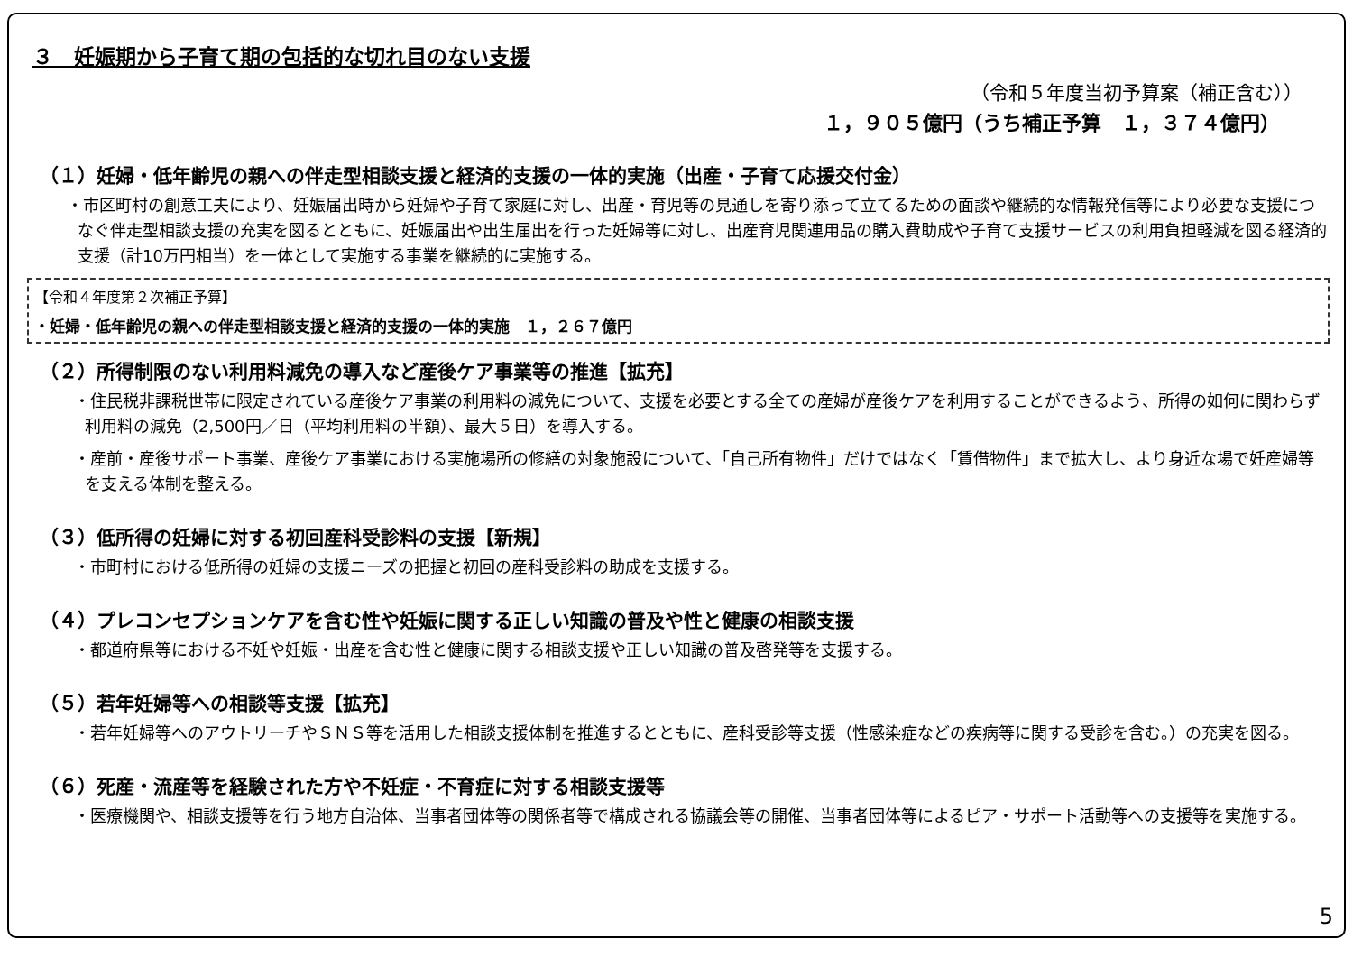３　妊娠期から子育て期の包括的な切れ目のない支援
（令和５年度当初予算案（補正含む））
１，９０５億円（うち補正予算　１，３７４億円）
（１）妊婦・低年齢児の親への伴走型相談支援と経済的支援の一体的実施（出産・子育て応援交付金）
・市区町村の創意工夫により、妊娠届出時から妊婦や子育て家庭に対し、出産・育児等の見通しを寄り添って立てるための面談や継続的な情報発信等により必要な支援につなぐ伴走型相談支援の充実を図るとともに、妊娠届出や出生届出を行った妊婦等に対し、出産育児関連用品の購入費助成や子育て支援サービスの利用負担軽減を図る経済的支援（計10万円相当）を一体として実施する事業を継続的に実施する。
【令和４年度第２次補正予算】
・妊婦・低年齢児の親への伴走型相談支援と経済的支援の一体的実施　１，２６７億円
（２）所得制限のない利用料減免の導入など産後ケア事業等の推進【拡充】
・住民税非課税世帯に限定されている産後ケア事業の利用料の減免について、支援を必要とする全ての産婦が産後ケアを利用することができるよう、所得の如何に関わらず利用料の減免（2,500円／日（平均利用料の半額）、最大５日）を導入する。
・産前・産後サポート事業、産後ケア事業における実施場所の修繕の対象施設について、「自己所有物件」だけではなく「賃借物件」まで拡大し、より身近な場で妊産婦等を支える体制を整える。
（３）低所得の妊婦に対する初回産科受診料の支援【新規】
・市町村における低所得の妊婦の支援ニーズの把握と初回の産科受診料の助成を支援する。
（４）プレコンセプションケアを含む性や妊娠に関する正しい知識の普及や性と健康の相談支援
・都道府県等における不妊や妊娠・出産を含む性と健康に関する相談支援や正しい知識の普及啓発等を支援する。
（５）若年妊婦等への相談等支援【拡充】
・若年妊婦等へのアウトリーチやＳＮＳ等を活用した相談支援体制を推進するとともに、産科受診等支援（性感染症などの疾病等に関する受診を含む。）の充実を図る。
（６）死産・流産等を経験された方や不妊症・不育症に対する相談支援等
・医療機関や、相談支援等を行う地方自治体、当事者団体等の関係者等で構成される協議会等の開催、当事者団体等によるピア・サポート活動等への支援等を実施する。
5